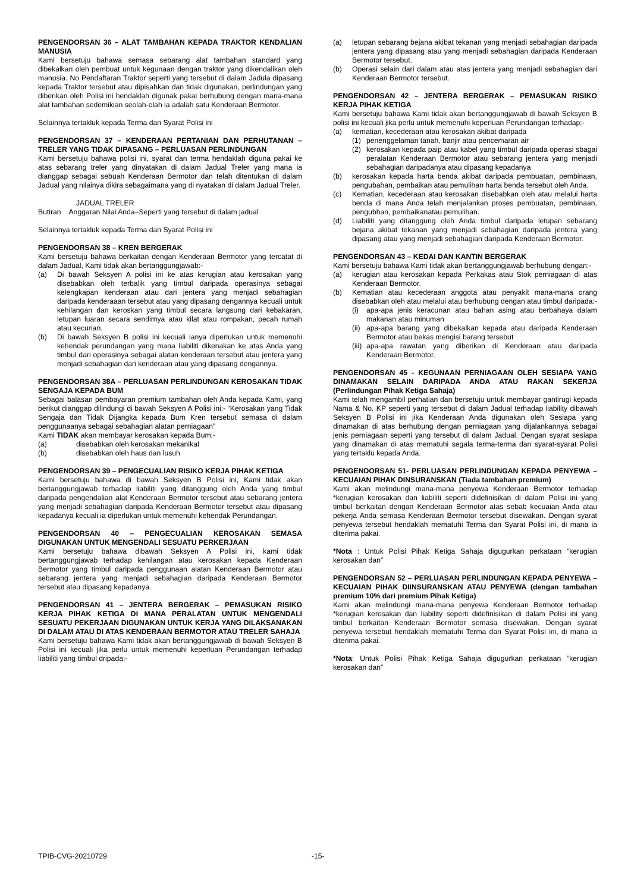PENGENDORSAN 36 – ALAT TAMBAHAN KEPADA TRAKTOR KENDALIAN MANUSIA
Kami bersetuju bahawa semasa sebarang alat tambahan standard yang dibekalkan oleh pembuat untuk kegunaan dengan traktor yang dikendalikan oleh manusia. No Pendaftaran Traktor seperti yang tersebut di dalam Jadula dipasang kepada Traktor tersebut atau dipisahkan dan tidak digunakan, perlindungan yang diberikan oleh Polisi ini hendaklah digunak pakai berhubung dengan mana-mana alat tambahan sedemikian seolah-olah ia adalah satu Kenderaan Bermotor.
Selainnya tertakluk kepada Terma dan Syarat Polisi ini
PENGENDORSAN 37 – KENDERAAN PERTANIAN DAN PERHUTANAN – TRELER YANG TIDAK DIPASANG – PERLUASAN PERLINDUNGAN
Kami bersetuju bahawa polisi ini, syarat dan terma hendaklah diguna pakai ke atas sebarang treler yang dinyatakan di dalam Jadual Treler yang mana ia dianggap sebagai sebuah Kenderaan Bermotor dan telah ditentukan di dalam Jadual yang nilainya dikira sebagaimana yang di nyatakan di dalam Jadual Treler.
JADUAL TRELER
Butiran Anggaran Nilai Anda–Seperti yang tersebut di dalam jadual
Selainnya tertakluk kepada Terma dan Syarat Polisi ini
PENGENDORSAN 38 – KREN BERGERAK
Kami bersetuju bahawa berkaitan dengan Kenderaan Bermotor yang tercatat di dalam Jadual, Kami tidak akan bertanggungjawab:-
(a) Di bawah Seksyen A polisi ini ke atas kerugian atau kerosakan yang disebabkan oleh terbalik yang timbul daripada operasinya sebagai kelengkapan kenderaan atau dari jentera yang menjadi sebahagian daripada kenderaaan tersebut atau yang dipasang dengannya kecuali untuk kehilangan dan keroskan yang timbul secara langsung dari kebakaran, letupan luaran secara sendirnya atau kilat atau rompakan, pecah rumah atau kecurian.
(b) Di bawah Seksyen B polisi ini kecuali ianya diperlukan untuk memenuhi kehendak perundangan yang mana liabiliti dikenakan ke atas Anda yang timbul dari operasinya sebagai alatan kenderaan tersebut atau jentera yang menjadi sebahagian dari kenderaan atau yang dipasang dengannya.
PENGENDORSAN 38A – PERLUASAN PERLINDUNGAN KEROSAKAN TIDAK SENGAJA KEPADA BUM
Sebagai balasan pembayaran premium tambahan oleh Anda kepada Kami, yang berikut dianggap dilindungi di bawah Seksyen A Polisi ini:- “Kerosakan yang Tidak Sengaja dan Tidak Dijangka kepada Bum Kren tersebut semasa di dalam penggunaanya sebagai sebahagian alatan perniagaan”
Kami TIDAK akan membayar kerosakan kepada Bum:-
(a) disebabkan oleh kerosakan mekanikal
(b) disebabkan oleh haus dan lusuh
PENGENDORSAN 39 – PENGECUALIAN RISIKO KERJA PIHAK KETIGA
Kami bersetuju bahawa di bawah Seksyen B Polisi ini, Kami tidak akan bertanggungjawab terhadap liabiliti yang ditanggung oleh Anda yang timbul daripada pengendalian alat Kenderaan Bermotor tersebut atau sebarang jentera yang menjadi sebahagian daripada Kenderaan Bermotor tersebut atau dipasang kepadanya kecuali ia diperlukan untuk memenuhi kehendak Perundangan.
PENGENDORSAN 40 – PENGECUALIAN KEROSAKAN SEMASA DIGUNAKAN UNTUK MENGENDALI SESUATU PERKERJAAN
Kami bersetuju bahawa dibawah Seksyen A Polisi ini, kami tidak bertanggungjawab terhadap kehilangan atau kerosakan kepada Kenderaan Bermotor yang timbul daripada penggunaan alatan Kenderaan Bermotor atau sebarang jentera yang menjadi sebahagian daripada Kenderaan Bermotor tersebut atau dipasang kepadanya.
PENGENDORSAN 41 – JENTERA BERGERAK – PEMASUKAN RISIKO KERJA PIHAK KETIGA DI MANA PERALATAN UNTUK MENGENDALI SESUATU PEKERJAAN DIGUNAKAN UNTUK KERJA YANG DILAKSANAKAN DI DALAM ATAU DI ATAS KENDERAAN BERMOTOR ATAU TRELER SAHAJA
Kami bersetuju bahawa Kami tidak akan bertanggungjawab di bawah Seksyen B Polisi ini kecuali jika perlu untuk memenuhi keperluan Perundangan terhadap liabiliti yang timbul dripada:-
(a) letupan sebarang bejana akibat tekanan yang menjadi sebahagian daripada jentera yang dipasang atau yang menjadi sebahagian daripada Kenderaan Bermotor tersebut.
(b) Operasi selain dari dalam atau atas jentera yang menjadi sebahagian dari Kenderaan Bermotor tersebut.
PENGENDORSAN 42 – JENTERA BERGERAK – PEMASUKAN RISIKO KERJA PIHAK KETIGA
Kami bersetuju bahawa Kami tidak akan bertanggungjawab di bawah Seksyen B polisi ini kecuali jika perlu untuk memenuhi keperluan Perundangan terhadap:-
(a) kematian, kecederaan atau kerosakan akibat daripada
(1) penenggelaman tanah, banjir atau pencemaran air
(2) kerosakan kepada paip atau kabel yang timbul daripada operasi sbagai peralatan Kenderaan Bermotor atau sebarang jentera yang menjadi sebahagian daripadanya atau dipasang kepadanya
(b) kerosakan kepada harta benda akibat daripada pembuatan, pembinaan, pengubahan, pembaikan atau pemulihan harta benda tersebut oleh Anda.
(c) Kematian, kecederaan atau kerosakan disebabkan oleh atau melalui harta benda di mana Anda telah menjalankan proses pembuatan, pembinaan, pengubhan, pembaikanatau pemulihan.
(d) Liabiliti yang ditanggung oleh Anda timbul daripada letupan sebarang bejana akibat tekanan yang menjadi sebahagian daripada jentera yang dipasang atau yang menjadi sebahagian daripada Kenderaan Bermotor.
PENGENDORSAN 43 – KEDAI DAN KANTIN BERGERAK
Kami bersetuju bahawa Kami tidak akan bertanggungjawab berhubung dengan:-
(a) kerugian atau kerosakan kepada Perkakas atau Stok perniagaan di atas Kenderaan Bermotor.
(b) Kematian atau kecederaan anggota atau penyakit mana-mana orang disebabkan oleh atau melalui atau berhubung dengan atau timbul daripada:-
(i) apa-apa jenis keracunan atau bahan asing atau berbahaya dalam makanan atau minuman
(ii)
apa-apa barang yang dibekalkan kepada atau daripada Kenderaan Bermotor atau bekas mengisi barang tersebut
(iii)
apa-apa rawatan yang diberikan di Kenderaan atau daripada Kenderaan Bermotor.
PENGENDORSAN 45 - KEGUNAAN PERNIAGAAN OLEH SESIAPA YANG DINAMAKAN SELAIN DARIPADA ANDA ATAU RAKAN SEKERJA (Perlindungan Pihak Ketiga Sahaja)
Kami telah mengambil perhatian dan bersetuju untuk membayar gantirugi kepada Nama & No. KP seperti yang tersebut di dalam Jadual terhadap liability dibawah Seksyen B Polisi ini jika Kenderaan Anda digunakan oleh Sesiapa yang dinamakan di atas berhubung dengan perniagaan yang dijalankannya sebagai jenis perniagaan seperti yang tersebut di dalam Jadual. Dengan syarat sesiapa yang dinamakan di atas mematuhi segala terma-terma dan syarat-syarat Polisi yang tertaklu kepada Anda.
PENGENDORSAN 51- PERLUASAN PERLINDUNGAN KEPADA PENYEWA – KECUAIAN PIHAK DINSURANSKAN (Tiada tambahan premium)
Kami akan melindungi mana-mana penyewa Kenderaan Bermotor terhadap *kerugian kerosakan dan liabiliti seperti didefinisikan di dalam Polisi ini yang timbul berkaitan dengan Kenderaan Bermotor atas sebab kecuaian Anda atau pekerja Anda semasa Kenderaan Bermotor tersebut disewakan. Dengan syarat penyewa tersebut hendaklah mematuhi Terma dan Syarat Polisi ini, di mana ia diterima pakai.
*Nota : Untuk Polisi Pihak Ketiga Sahaja digugurkan perkataan “kerugian kerosakan dan”
PENGENDORSAN 52 – PERLUASAN PERLINDUNGAN KEPADA PENYEWA – KECUAIAN PIHAK DIINSURANSKAN ATAU PENYEWA (dengan tambahan premium 10% dari premium Pihak Ketiga)
Kami akan melindungi mana-mana penyewa Kenderaan Bermotor terhadap *kerugian kerosakan dan liability seperti didefinisikan di dalam Polisi ini yang timbul berkaitan Kenderaan Bermotor semasa disewakan. Dengan syarat penyewa tersebut hendaklah mematuhi Terma dan Syarat Polisi ini, di mana ia diterima pakai.
*Nota: Untuk Polisi Pihak Ketiga Sahaja digugurkan perkataan “kerugian kerosakan dan”
TPIB-CVG-20210729 -15-